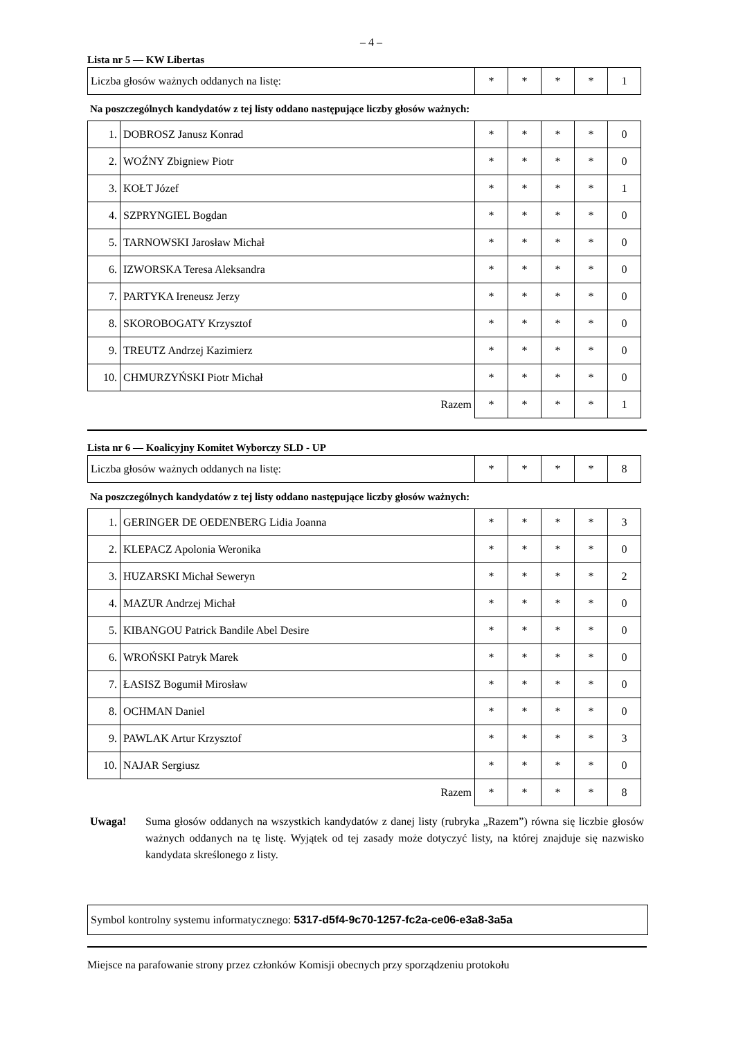– 4 –
Lista nr 5 — KW Libertas
| Liczba głosów ważnych oddanych na listę: | * | * | * | * | 1 |
Na poszczególnych kandydatów z tej listy oddano następujące liczby głosów ważnych:
| 1. | DOBROSZ Janusz Konrad | * | * | * | * | 0 |
| 2. | WOŹNY Zbigniew Piotr | * | * | * | * | 0 |
| 3. | KOŁT Józef | * | * | * | * | 1 |
| 4. | SZPRYNGIEL Bogdan | * | * | * | * | 0 |
| 5. | TARNOWSKI Jarosław Michał | * | * | * | * | 0 |
| 6. | IZWORSKA Teresa Aleksandra | * | * | * | * | 0 |
| 7. | PARTYKA Ireneusz Jerzy | * | * | * | * | 0 |
| 8. | SKOROBOGATY Krzysztof | * | * | * | * | 0 |
| 9. | TREUTZ Andrzej Kazimierz | * | * | * | * | 0 |
| 10. | CHMURZYŃSKI Piotr Michał | * | * | * | * | 0 |
| Razem | | * | * | * | * | 1 |
Lista nr 6 — Koalicyjny Komitet Wyborczy SLD - UP
| Liczba głosów ważnych oddanych na listę: | * | * | * | * | 8 |
Na poszczególnych kandydatów z tej listy oddano następujące liczby głosów ważnych:
| 1. | GERINGER DE OEDENBERG Lidia Joanna | * | * | * | * | 3 |
| 2. | KLEPACZ Apolonia Weronika | * | * | * | * | 0 |
| 3. | HUZARSKI Michał Seweryn | * | * | * | * | 2 |
| 4. | MAZUR Andrzej Michał | * | * | * | * | 0 |
| 5. | KIBANGOU Patrick Bandile Abel Desire | * | * | * | * | 0 |
| 6. | WROŃSKI Patryk Marek | * | * | * | * | 0 |
| 7. | ŁASISZ Bogumił Mirosław | * | * | * | * | 0 |
| 8. | OCHMAN Daniel | * | * | * | * | 0 |
| 9. | PAWLAK Artur Krzysztof | * | * | * | * | 3 |
| 10. | NAJAR Sergiusz | * | * | * | * | 0 |
| Razem | | * | * | * | * | 8 |
Uwaga! Suma głosów oddanych na wszystkich kandydatów z danej listy (rubryka „Razem”) równa się liczbie głosów ważnych oddanych na tę listę. Wyjątek od tej zasady może dotyczyć listy, na której znajduje się nazwisko kandydata skreślonego z listy.
Symbol kontrolny systemu informatycznego: 5317-d5f4-9c70-1257-fc2a-ce06-e3a8-3a5a
Miejsce na parafowanie strony przez członków Komisji obecnych przy sporządzeniu protokołu